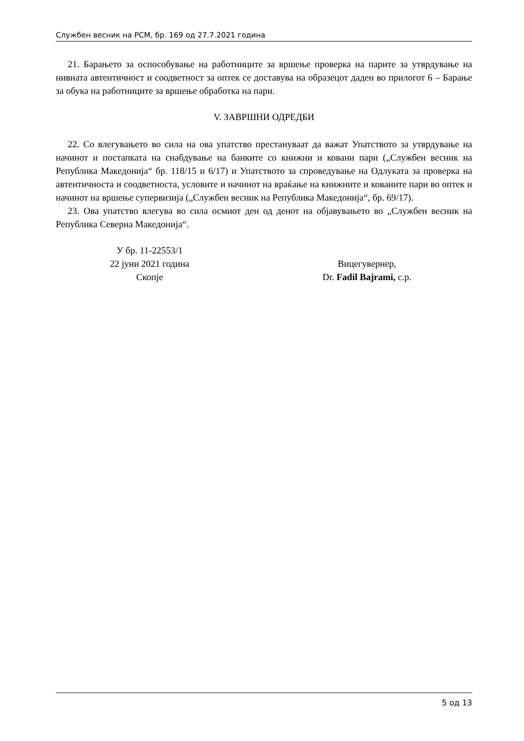Службен весник на РСМ, бр. 169 од 27.7.2021 година
21. Барањето за оспособување на работниците за вршење проверка на парите за утврдување на нивната автентичност и соодветност за оптек се доставува на образецот даден во прилогот 6 – Барање за обука на работниците за вршење обработка на пари.
V. ЗАВРШНИ ОДРЕДБИ
22. Со влегувањето во сила на ова упатство престануваат да важат Упатството за утврдување на начинот и постапката на снабдување на банките со книжни и ковани пари („Службен весник на Република Македонија“ бр. 118/15 и 6/17) и Упатството за спроведување на Одлуката за проверка на автентичноста и соодветноста, условите и начинот на враќање на книжните и кованите пари во оптек и начинот на вршење супервизија („Службен весник на Република Македонија“, бр. 69/17).
23. Ова упатство влегува во сила осмиот ден од денот на објавувањето во „Службен весник на Република Северна Македонија“.
У бр. 11-22553/1
22 јуни 2021 година
Скопје
Вицегувернер,
Dr. Fadil Bajrami, с.р.
5 од 13